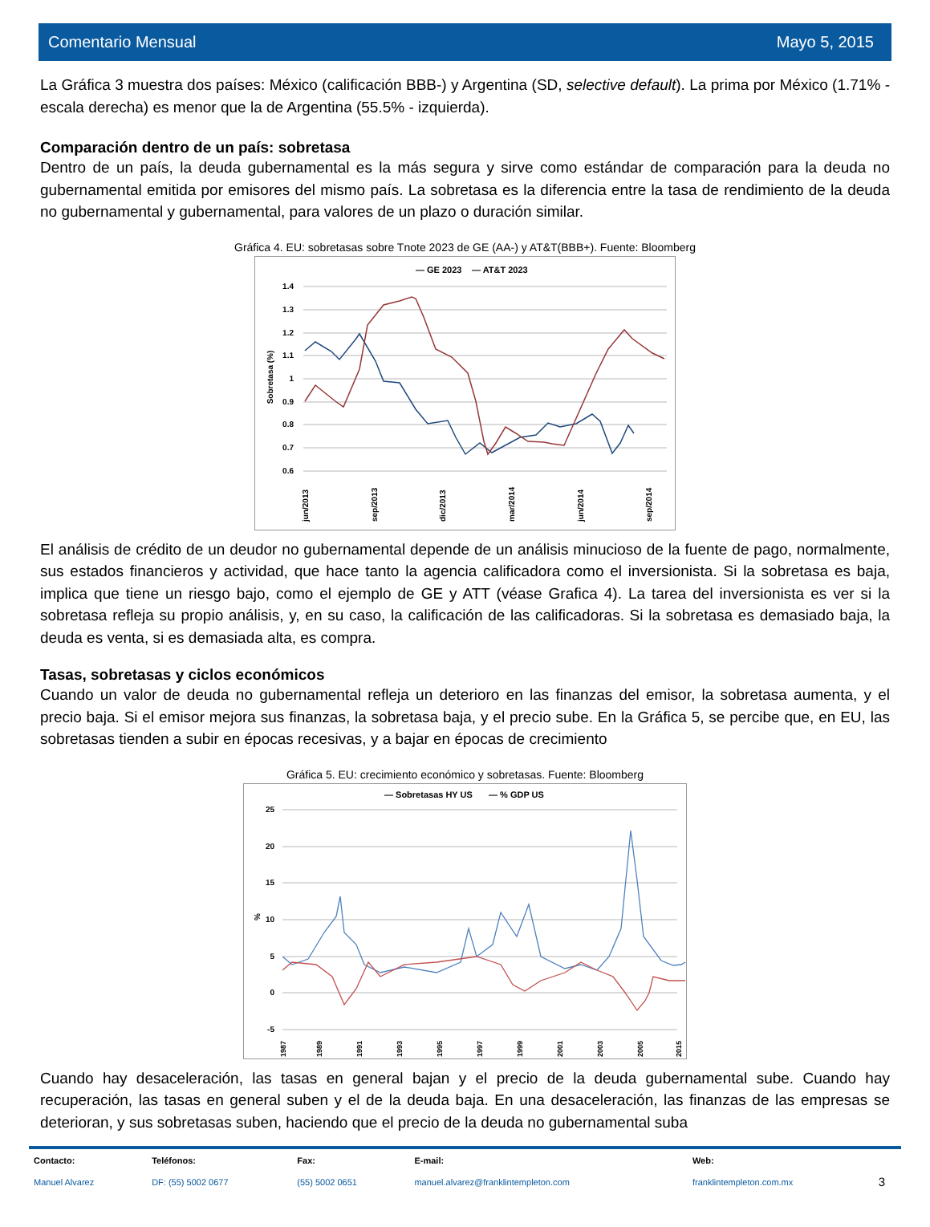Comentario Mensual Mayo 5, 2015
La Gráfica 3 muestra dos países: México (calificación BBB-) y Argentina (SD, selective default). La prima por México (1.71% - escala derecha) es menor que la de Argentina (55.5% - izquierda).
Comparación dentro de un país: sobretasa
Dentro de un país, la deuda gubernamental es la más segura y sirve como estándar de comparación para la deuda no gubernamental emitida por emisores del mismo país. La sobretasa es la diferencia entre la tasa de rendimiento de la deuda no gubernamental y gubernamental, para valores de un plazo o duración similar.
Gráfica 4. EU: sobretasas sobre Tnote 2023 de GE (AA-) y AT&T(BBB+). Fuente: Bloomberg
— GE 2023
— AT&T 2023
1.4
1.3
1.2
1.1
1
0.9
0.8
0.7
0.6
Sobretasa (%)
jun/2013
sep/2013
dic/2013
mar/2014
jun/2014
sep/2014
.
El análisis de crédito de un deudor no gubernamental depende de un análisis minucioso de la fuente de pago, normalmente, sus estados financieros y actividad, que hace tanto la agencia calificadora como el inversionista. Si la sobretasa es baja, implica que tiene un riesgo bajo, como el ejemplo de GE y ATT (véase Grafica 4). La tarea del inversionista es ver si la sobretasa refleja su propio análisis, y, en su caso, la calificación de las calificadoras. Si la sobretasa es demasiado baja, la deuda es venta, si es demasiada alta, es compra.
dic/2014 mar/2015
Tasas, sobretasas y ciclos económicos
Cuando un valor de deuda no gubernamental refleja un deterioro en las finanzas del emisor, la sobretasa aumenta, y el precio baja. Si el emisor mejora sus finanzas, la sobretasa baja, y el precio sube. En la Gráfica 5, se percibe que, en EU, las sobretasas tienden a subir en épocas recesivas, y a bajar en épocas de crecimiento
Gráfica 5. EU: crecimiento económico y sobretasas. Fuente: Bloomberg
— Sobretasas HY US
— % GDP US
25
20
15
10
5
0
-5
%
1987
1989
1991
1993
1995
1997
1999
2001
2003
2005
2015
Cuando hay desaceleración, las tasas en general bajan y el precio de la deuda gubernamental sube. Cuando hay recuperación, las tasas en general suben y el de la deuda baja. En una desaceleración, las finanzas de las empresas se deterioran, y sus sobretasas suben, haciendo que el precio de la deuda no gubernamental suba
| Contacto: | Teléfonos: | Fax: | E-mail: | Web: | |
| --- | --- | --- | --- | --- | --- |
| Manuel Alvarez | DF: (55) 5002 0677 | (55) 5002 0651 | manuel.alvarez@franklintempleton.com | franklintempleton.com.mx | 3 |